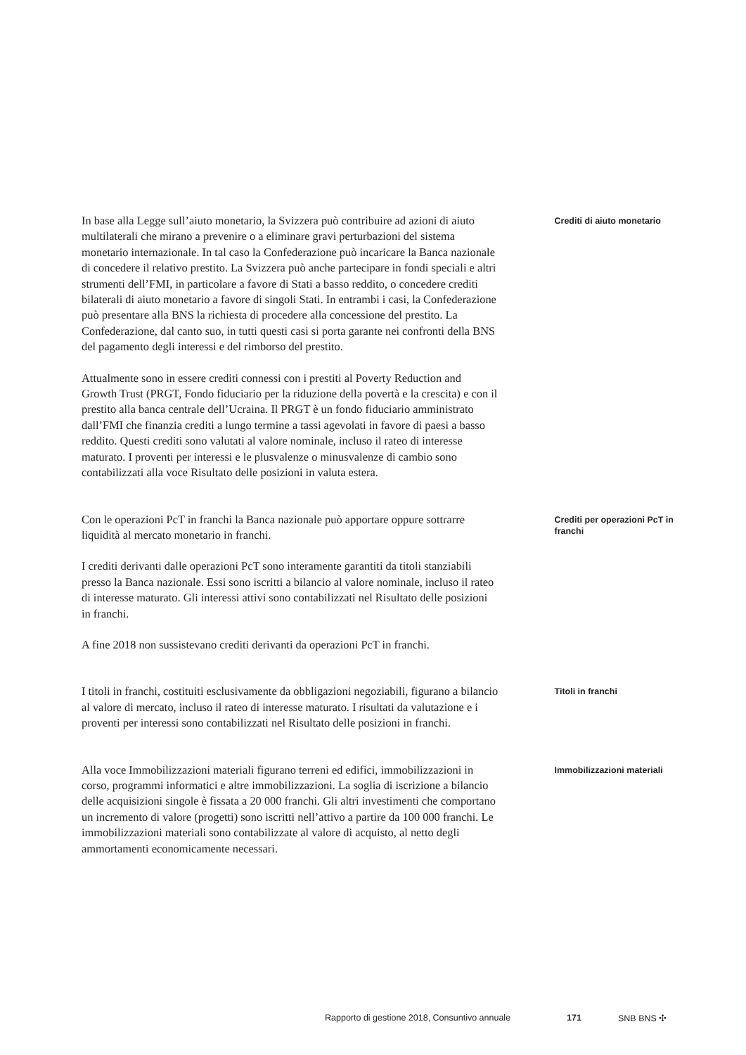In base alla Legge sull’aiuto monetario, la Svizzera può contribuire ad azioni di aiuto multilaterali che mirano a prevenire o a eliminare gravi perturbazioni del sistema monetario internazionale. In tal caso la Confederazione può incaricare la Banca nazionale di concedere il relativo prestito. La Svizzera può anche partecipare in fondi speciali e altri strumenti dell’FMI, in particolare a favore di Stati a basso reddito, o concedere crediti bilaterali di aiuto monetario a favore di singoli Stati. In entrambi i casi, la Confederazione può presentare alla BNS la richiesta di procedere alla concessione del prestito. La Confederazione, dal canto suo, in tutti questi casi si porta garante nei confronti della BNS del pagamento degli interessi e del rimborso del prestito.
Attualmente sono in essere crediti connessi con i prestiti al Poverty Reduction and Growth Trust (PRGT, Fondo fiduciario per la riduzione della povertà e la crescita) e con il prestito alla banca centrale dell’Ucraina. Il PRGT è un fondo fiduciario amministrato dall’FMI che finanzia crediti a lungo termine a tassi agevolati in favore di paesi a basso reddito. Questi crediti sono valutati al valore nominale, incluso il rateo di interesse maturato. I proventi per interessi e le plusvalenze o minusvalenze di cambio sono contabilizzati alla voce Risultato delle posizioni in valuta estera.
Crediti di aiuto monetario
Con le operazioni PcT in franchi la Banca nazionale può apportare oppure sottrarre liquidità al mercato monetario in franchi.
I crediti derivanti dalle operazioni PcT sono interamente garantiti da titoli stanziabili presso la Banca nazionale. Essi sono iscritti a bilancio al valore nominale, incluso il rateo di interesse maturato. Gli interessi attivi sono contabilizzati nel Risultato delle posizioni in franchi.
A fine 2018 non sussistevano crediti derivanti da operazioni PcT in franchi.
Crediti per operazioni PcT in franchi
I titoli in franchi, costituiti esclusivamente da obbligazioni negoziabili, figurano a bilancio al valore di mercato, incluso il rateo di interesse maturato. I risultati da valutazione e i proventi per interessi sono contabilizzati nel Risultato delle posizioni in franchi.
Titoli in franchi
Alla voce Immobilizzazioni materiali figurano terreni ed edifici, immobilizzazioni in corso, programmi informatici e altre immobilizzazioni. La soglia di iscrizione a bilancio delle acquisizioni singole è fissata a 20 000 franchi. Gli altri investimenti che comportano un incremento di valore (progetti) sono iscritti nell’attivo a partire da 100 000 franchi. Le immobilizzazioni materiali sono contabilizzate al valore di acquisto, al netto degli ammortamenti economicamente necessari.
Immobilizzazioni materiali
Rapporto di gestione 2018, Consuntivo annuale 171 SNB BNS ✣